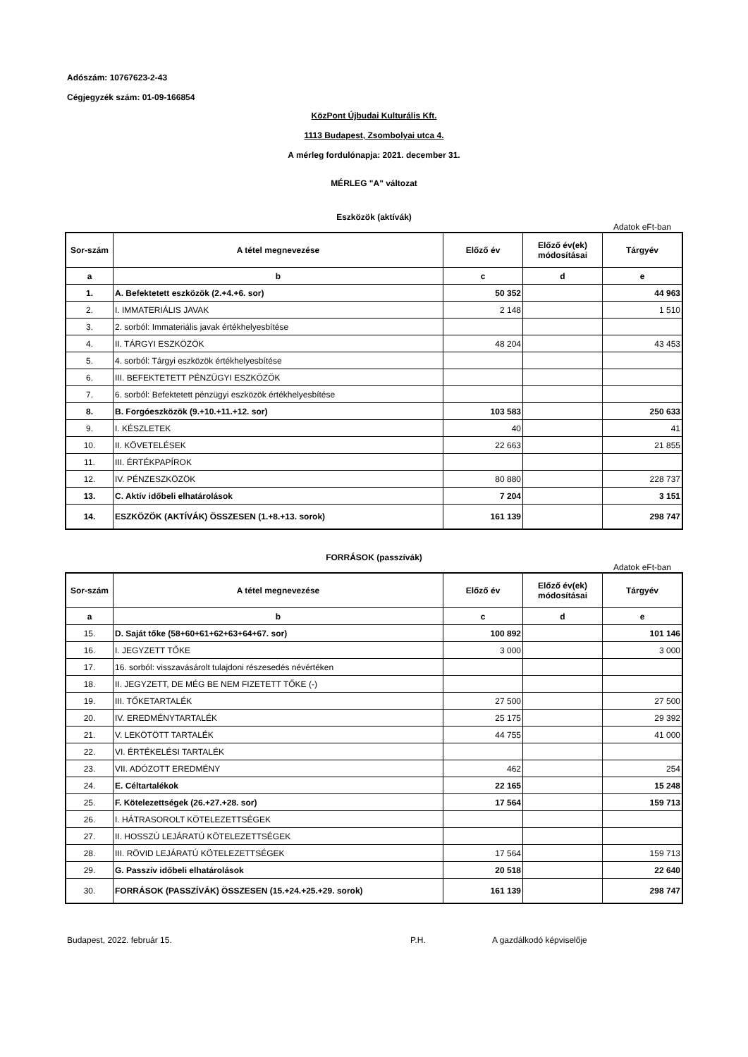Adószám: 10767623-2-43
Cégjegyzék szám: 01-09-166854
KözPont Újbudai Kulturális Kft.
1113 Budapest, Zsombolyai utca 4.
A mérleg fordulónapja: 2021. december 31.
MÉRLEG "A" változat
Eszközök (aktívák)
Adatok eFt-ban
| Sor-szám | A tétel megnevezése | Előző év | Előző év(ek) módosításai | Tárgyév |
| --- | --- | --- | --- | --- |
| a | b | c | d | e |
| 1. | A. Befektetett eszközök (2.+4.+6. sor) | 50 352 | | 44 963 |
| 2. | I. IMMATERIÁLIS JAVAK | 2 148 | | 1 510 |
| 3. | 2. sorból: Immateriális javak értékhelyesbítése | | | |
| 4. | II. TÁRGYI ESZKÖZÖK | 48 204 | | 43 453 |
| 5. | 4. sorból: Tárgyi eszközök értékhelyesbítése | | | |
| 6. | III. BEFEKTETETT PÉNZÜGYI ESZKÖZÖK | | | |
| 7. | 6. sorból: Befektetett pénzügyi eszközök értékhelyesbítése | | | |
| 8. | B. Forgóeszközök (9.+10.+11.+12. sor) | 103 583 | | 250 633 |
| 9. | I. KÉSZLETEK | 40 | | 41 |
| 10. | II. KÖVETELÉSEK | 22 663 | | 21 855 |
| 11. | III. ÉRTÉKPAPÍROK | | | |
| 12. | IV. PÉNZESZKÖZÖK | 80 880 | | 228 737 |
| 13. | C. Aktív időbeli elhatárolások | 7 204 | | 3 151 |
| 14. | ESZKÖZÖK (AKTÍVÁK) ÖSSZESEN (1.+8.+13. sorok) | 161 139 | | 298 747 |
FORRÁSOK (passzívák)
Adatok eFt-ban
| Sor-szám | A tétel megnevezése | Előző év | Előző év(ek) módosításai | Tárgyév |
| --- | --- | --- | --- | --- |
| a | b | c | d | e |
| 15. | D. Saját tőke (58+60+61+62+63+64+67. sor) | 100 892 | | 101 146 |
| 16. | I. JEGYZETT TŐKE | 3 000 | | 3 000 |
| 17. | 16. sorból: visszavásárolt tulajdoni részesedés névértéken | | | |
| 18. | II. JEGYZETT, DE MÉG BE NEM FIZETETT TŐKE (-) | | | |
| 19. | III. TŐKETARTALÉK | 27 500 | | 27 500 |
| 20. | IV. EREDMÉNYTARTALÉK | 25 175 | | 29 392 |
| 21. | V. LEKÖTÖTT TARTALÉK | 44 755 | | 41 000 |
| 22. | VI. ÉRTÉKELÉSI TARTALÉK | | | |
| 23. | VII. ADÓZOTT EREDMÉNY | 462 | | 254 |
| 24. | E. Céltartalékok | 22 165 | | 15 248 |
| 25. | F. Kötelezettségek (26.+27.+28. sor) | 17 564 | | 159 713 |
| 26. | I. HÁTRASOROLT KÖTELEZETTSÉGEK | | | |
| 27. | II. HOSSZÚ LEJÁRATÚ KÖTELEZETTSÉGEK | | | |
| 28. | III. RÖVID LEJÁRATÚ KÖTELEZETTSÉGEK | 17 564 | | 159 713 |
| 29. | G. Passzív időbeli elhatárolások | 20 518 | | 22 640 |
| 30. | FORRÁSOK (PASSZÍVÁK) ÖSSZESEN (15.+24.+25.+29. sorok) | 161 139 | | 298 747 |
Budapest, 2022. február 15. P.H. A gazdálkodó képviselője